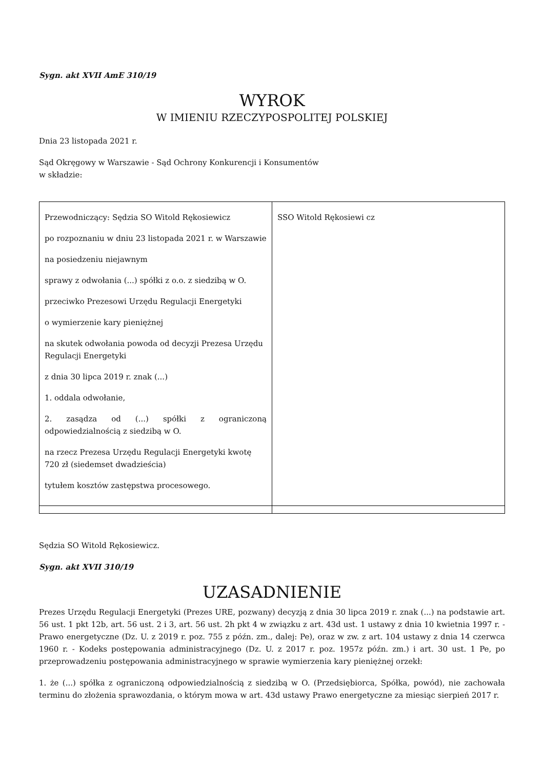Sygn. akt XVII AmE 310/19
WYROK
W IMIENIU RZECZYPOSPOLITEJ POLSKIEJ
Dnia 23 listopada 2021 r.
Sąd Okręgowy w Warszawie - Sąd Ochrony Konkurencji i Konsumentów
w składzie:
| Przewodniczący: Sędzia SO Witold Rękosiewicz po rozpoznaniu w dniu 23 listopada 2021 r. w Warszawie na posiedzeniu niejawnym sprawy z odwołania (...) spółki z o.o. z siedzibą w O. przeciwko Prezesowi Urzędu Regulacji Energetyki o wymierzenie kary pieniężnej na skutek odwołania powoda od decyzji Prezesa Urzędu Regulacji Energetyki z dnia 30 lipca 2019 r. znak (...) 1. oddala odwołanie, 2. zasądza od (...) spółki z ograniczoną odpowiedzialnością z siedzibą w O. na rzecz Prezesa Urzędu Regulacji Energetyki kwotę 720 zł (siedemset dwadzieścia) tytułem kosztów zastępstwa procesowego. | SSO Witold Rękosiewi cz |
Sędzia SO Witold Rękosiewicz.
Sygn. akt XVII 310/19
UZASADNIENIE
Prezes Urzędu Regulacji Energetyki (Prezes URE, pozwany) decyzją z dnia 30 lipca 2019 r. znak (...) na podstawie art. 56 ust. 1 pkt 12b, art. 56 ust. 2 i 3, art. 56 ust. 2h pkt 4 w związku z art. 43d ust. 1 ustawy z dnia 10 kwietnia 1997 r. - Prawo energetyczne (Dz. U. z 2019 r. poz. 755 z późn. zm., dalej: Pe), oraz w zw. z art. 104 ustawy z dnia 14 czerwca 1960 r. - Kodeks postępowania administracyjnego (Dz. U. z 2017 r. poz. 1957z późn. zm.) i art. 30 ust. 1 Pe, po przeprowadzeniu postępowania administracyjnego w sprawie wymierzenia kary pieniężnej orzekł:
1. że (...) spółka z ograniczoną odpowiedzialnością z siedzibą w O. (Przedsiębiorca, Spółka, powód), nie zachowała terminu do złożenia sprawozdania, o którym mowa w art. 43d ustawy Prawo energetyczne za miesiąc sierpień 2017 r.